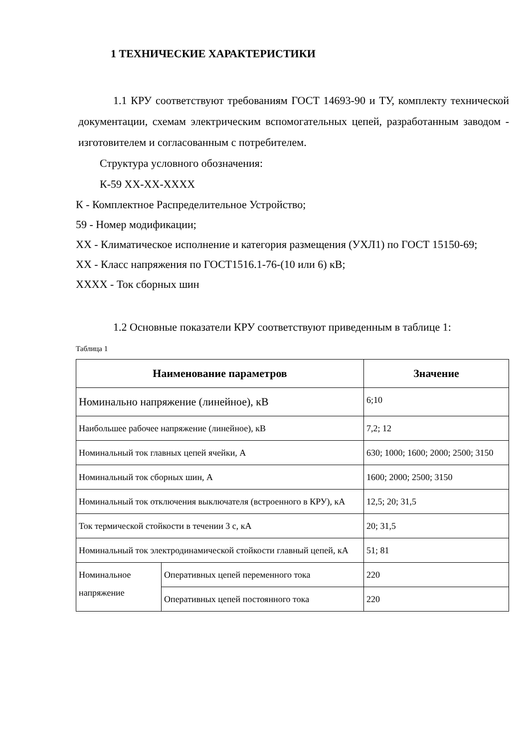1 ТЕХНИЧЕСКИЕ ХАРАКТЕРИСТИКИ
1.1 КРУ соответствуют требованиям ГОСТ 14693-90 и ТУ, комплекту технической документации, схемам электрическим вспомогательных цепей, разработанным заводом - изготовителем и согласованным с потребителем.
Структура условного обозначения:
К-59 ХХ-ХХ-ХХХХ
К - Комплектное Распределительное Устройство;
59 - Номер модификации;
ХХ - Климатическое исполнение и категория размещения (УХЛ1) по ГОСТ 15150-69;
ХХ - Класс напряжения по ГОСТ1516.1-76-(10 или 6) кВ;
ХХХХ - Ток сборных шин
1.2 Основные показатели КРУ соответствуют приведенным в таблице 1:
Таблица 1
| Наименование параметров | | Значение |
| --- | --- | --- |
| Номинально напряжение (линейное), кВ | | 6;10 |
| Наибольшее рабочее напряжение (линейное), кВ | | 7,2; 12 |
| Номинальный ток главных цепей ячейки, А | | 630; 1000; 1600; 2000; 2500; 3150 |
| Номинальный ток сборных шин, А | | 1600; 2000; 2500; 3150 |
| Номинальный ток отключения выключателя (встроенного в КРУ), кА | | 12,5; 20; 31,5 |
| Ток термической стойкости в течении 3 с, кА | | 20; 31,5 |
| Номинальный ток электродинамической стойкости главный цепей, кА | | 51; 81 |
| Номинальное напряжение | Оперативных цепей переменного тока | 220 |
| | Оперативных цепей постоянного тока | 220 |